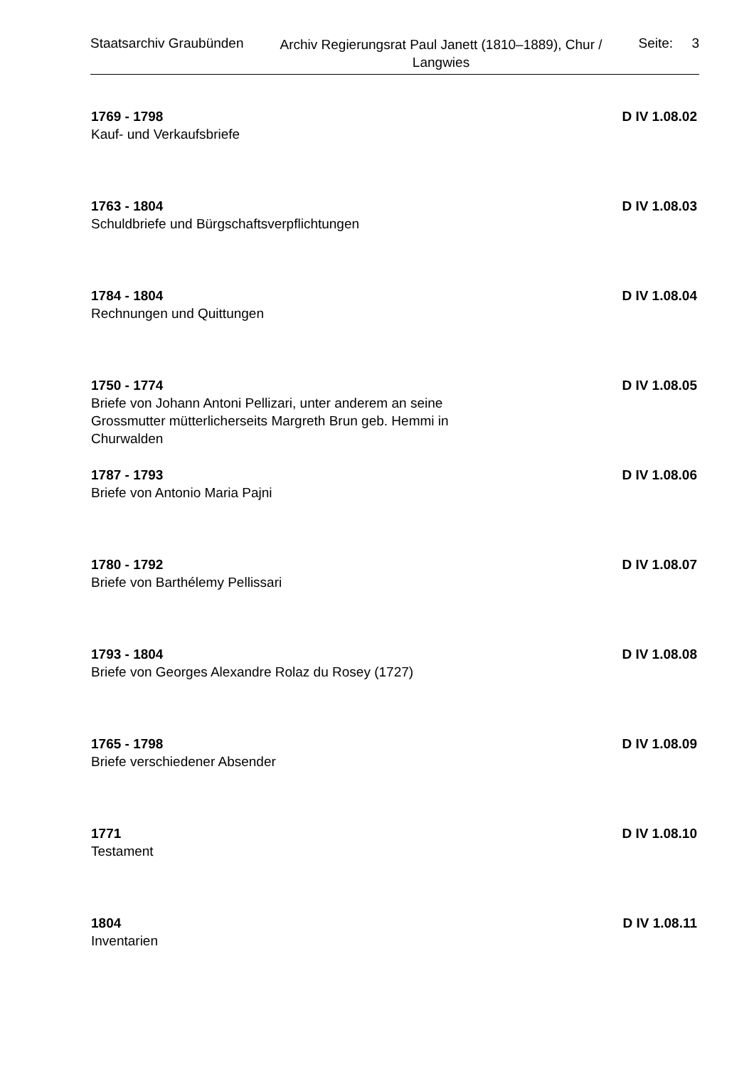Staatsarchiv Graubünden
Archiv Regierungsrat Paul Janett (1810–1889), Chur / Langwies
Seite: 3
1769 - 1798 D IV 1.08.02
Kauf- und Verkaufsbriefe
1763 - 1804 D IV 1.08.03
Schuldbriefe und Bürgschaftsverpflichtungen
1784 - 1804 D IV 1.08.04
Rechnungen und Quittungen
1750 - 1774 D IV 1.08.05
Briefe von Johann Antoni Pellizari, unter anderem an seine Grossmutter mütterlicherseits Margreth Brun geb. Hemmi in Churwalden
1787 - 1793 D IV 1.08.06
Briefe von Antonio Maria Pajni
1780 - 1792 D IV 1.08.07
Briefe von Barthélemy Pellissari
1793 - 1804 D IV 1.08.08
Briefe von Georges Alexandre Rolaz du Rosey (1727)
1765 - 1798 D IV 1.08.09
Briefe verschiedener Absender
1771 D IV 1.08.10
Testament
1804 D IV 1.08.11
Inventarien